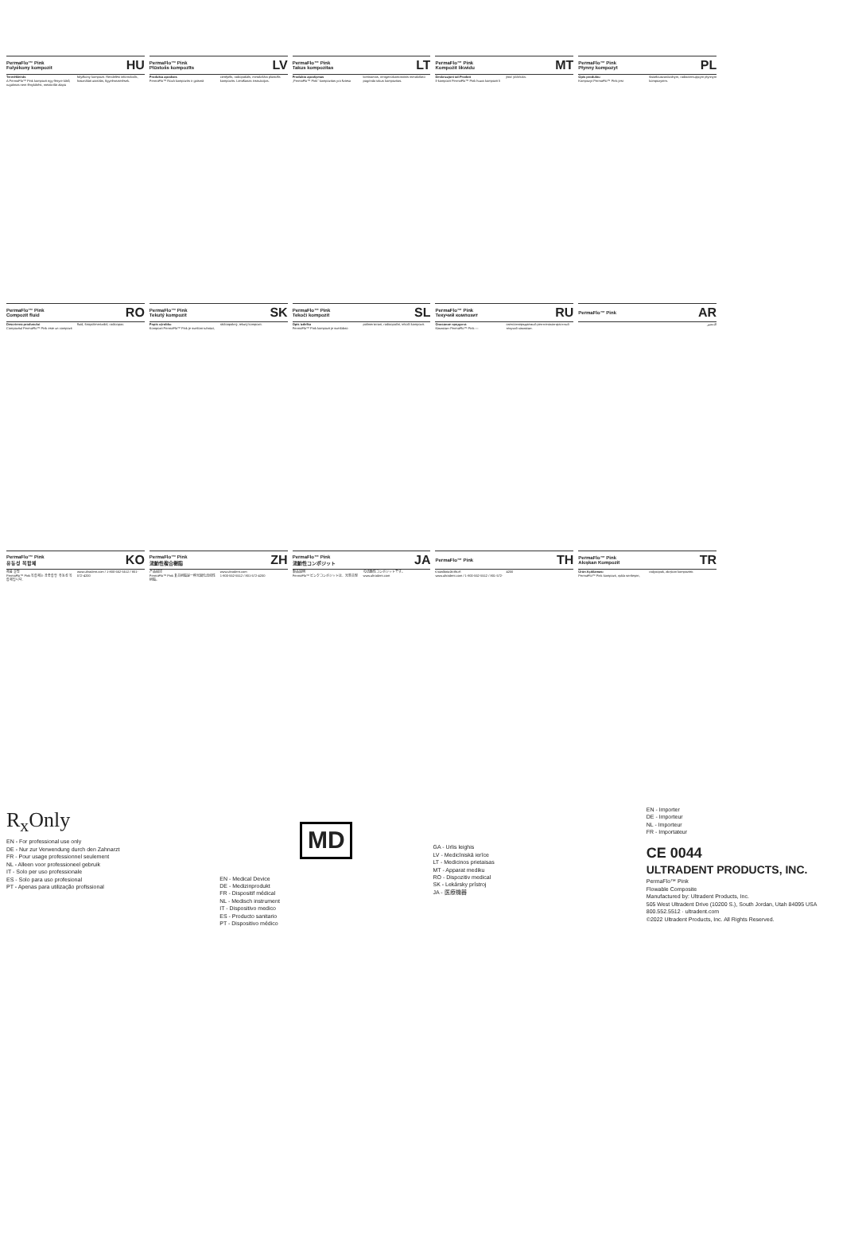PermaFlo™ Pink
Folyékony kompozit HU
Termékleírás
A PermaFlo™ Pink kompozit egy fényre kötő, rugalmas nem fénykötési, metakrilát alapú folyékony kompozit. Rendelési információk, használati utasítás, figyelmeztetések.
PermaFlo™ Pink
Plūstošs kompozīts LV
Produkta apraksts
PermaFlo™ Rozā kompozīts ir gaismā cietējošs, radiopakāls, metakrilāta plūstošs kompozīts. Lietošanas instrukcijas.
PermaFlo™ Pink
Takus kompozitas LT
Produkto aprašymas
„PermaFlo™ Pink" kompozitas yra šviesa kietinamas, rentgenokontrastinis metakrilato pagrindo takus kompozitas.
PermaFlo™ Pink
Kompożit likwidu MT
Deskrizzjoni tal-Prodott
Il-kompożit PermaFlo™ Pink huwa kompożit li jista' jiċċirkola.
PermaFlo™ Pink
Płynny kompozyt PL
Opis produktu
Kompozyt PermaFlo™ Pink jest światłoutwardzalnym, radiocieniującym płynnym kompozytem.
PermaFlo™ Pink
Compozit fluid RO
Descrierea produsului
Compozitul PermaFlo™ Pink este un compozit fluid, fotopolimerizabil, radioopac.
PermaFlo™ Pink
Tekutý kompozit SK
Popis výrobku
Kompozit PermaFlo™ Pink je svetlom tuhnúci, rádioopakný, tekutý kompozit.
PermaFlo™ Pink
Tekoči kompozit SL
Opis izdelka
PermaFlo™ Pink kompozit je svetlobno polimerizirani, radioopačni, tekoči kompozit.
PermaFlo™ Pink
Текучий композит RU
Описание продукта
Композит PermaFlo™ Pink — светоотверждаемый рентгеноконтрастный текучий композит.
PermaFlo™ Pink AR
التحضير
PermaFlo™ Pink
유동성 복합체 KO
제품 설명
PermaFlo™ Pink 복합체는 광중합형 유동성 복합체입니다.
www.ultradent.com / 1-800-552-5512 / 801-572-4200
PermaFlo™ Pink
流動性複合樹脂 ZH
产品描述
PermaFlo™ Pink 复合树脂是一种光固化流动性树脂。
www.ultradent.com
1-800-552-5512 / 801-572-4200
PermaFlo™ Pink
流動性コンポジット JA
製品説明
PermaFlo™ ピンクコンポジットは、光重合型の流動性コンポジットです。
www.ultradent.com
PermaFlo™ Pink TH
รายละเอียดผลิตภัณฑ์
www.ultradent.com / 1-800-552-5512 / 801-572-4200
PermaFlo™ Pink
Akışkan Kompozit TR
Ürün Açıklaması
PermaFlo™ Pink kompozit, ışıkla sertleşen, radyoopak, akışkan kompozittir.
R<sub>x</sub>Only
EN - For professional use only
DE - Nur zur Verwendung durch den Zahnarzt
FR - Pour usage professionnel seulement
NL - Alleen voor professioneel gebruik
IT - Solo per uso professionale
ES - Solo para uso profesional
PT - Apenas para utilização profissional
MD
EN - Medical Device
DE - Medizinprodukt
FR - Dispositif médical
NL - Medisch instrument
IT - Dispositivo medico
ES - Producto sanitario
PT - Dispositivo médico
GA - Urlis leighis
LV - Medicīniskā ierīce
LT - Medicinos prietaisas
MT - Apparat mediku
RO - Dispozitiv medical
SK - Lekársky prístroj
JA - 医療機器
EN - Importer
DE - Importeur
NL - Importeur
FR - Importateur
CE 0044
ULTRADENT PRODUCTS, INC.
PermaFlo™ Pink
Flowable Composite
Manufactured by: Ultradent Products, Inc.
505 West Ultradent Drive (10200 S.), South Jordan, Utah 84095 USA
800.552.5512 · ultradent.com
©2022 Ultradent Products, Inc. All Rights Reserved.